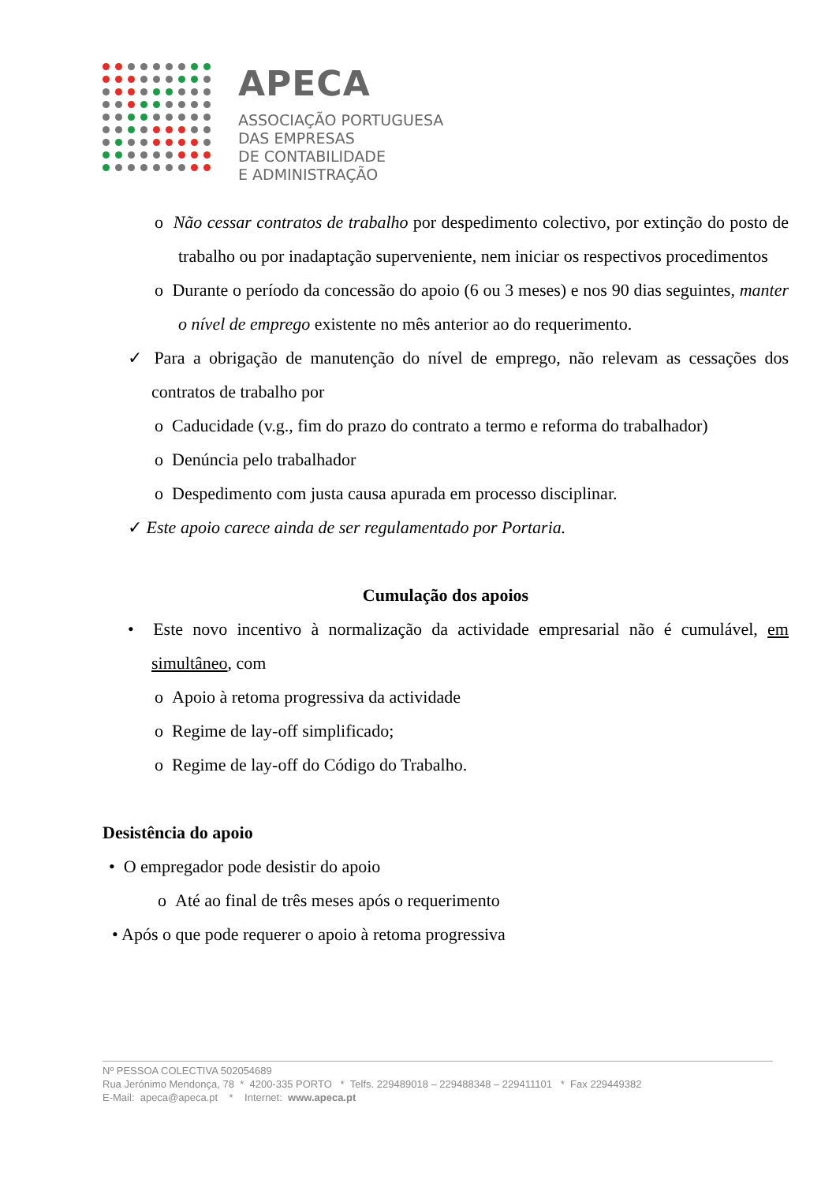APECA
ASSOCIAÇÃO PORTUGUESA
DAS EMPRESAS
DE CONTABILIDADE
E ADMINISTRAÇÃO
o Não cessar contratos de trabalho por despedimento colectivo, por extinção do posto de trabalho ou por inadaptação superveniente, nem iniciar os respectivos procedimentos
o Durante o período da concessão do apoio (6 ou 3 meses) e nos 90 dias seguintes, manter o nível de emprego existente no mês anterior ao do requerimento.
✓ Para a obrigação de manutenção do nível de emprego, não relevam as cessações dos contratos de trabalho por
o Caducidade (v.g., fim do prazo do contrato a termo e reforma do trabalhador)
o Denúncia pelo trabalhador
o Despedimento com justa causa apurada em processo disciplinar.
✓ Este apoio carece ainda de ser regulamentado por Portaria.
Cumulação dos apoios
• Este novo incentivo à normalização da actividade empresarial não é cumulável, em simultâneo, com
o Apoio à retoma progressiva da actividade
o Regime de lay-off simplificado;
o Regime de lay-off do Código do Trabalho.
Desistência do apoio
• O empregador pode desistir do apoio
o Até ao final de três meses após o requerimento
• Após o que pode requerer o apoio à retoma progressiva
Nº PESSOA COLECTIVA 502054689
Rua Jerónimo Mendonça, 78 * 4200-335 PORTO * Telfs. 229489018 – 229488348 – 229411101 * Fax 229449382
E-Mail: apeca@apeca.pt * Internet: www.apeca.pt